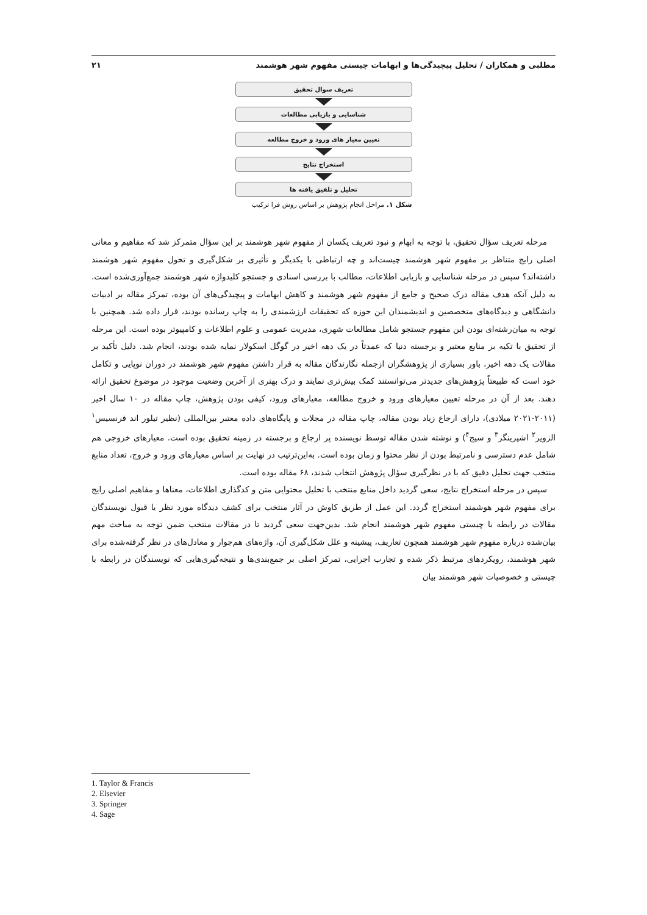مطلبی و همکاران / تحلیل پیچیدگی‌ها و ابهامات چیستی مفهوم شهر هوشمند ۲۱
تعریف سوال تحقیق
شناسایی و بازیابی مطالعات
تعیین معیار های ورود و خروج مطالعه
استخراج نتایج
تحلیل و تلفیق یافته ها
شکل ۱. مراحل انجام پژوهش بر اساس روش فرا ترکیب
مرحله تعریف سؤال تحقیق، با توجه به ابهام و نبود تعریف یکسان از مفهوم شهر هوشمند بر این سؤال متمرکز شد که مفاهیم و معانی اصلی رایج متناظر بر مفهوم شهر هوشمند چیست‌اند و چه ارتباطی با یکدیگر و تأثیری بر شکل‌گیری و تحول مفهوم شهر هوشمند داشته‌اند؟ سپس در مرحله شناسایی و بازیابی اطلاعات، مطالب با بررسی اسنادی و جستجو کلیدواژه شهر هوشمند جمع‌آوری‌شده است. به دلیل آنکه هدف مقاله درک صحیح و جامع از مفهوم شهر هوشمند و کاهش ابهامات و پیچیدگی‌های آن بوده، تمرکز مقاله بر ادبیات دانشگاهی و دیدگاه‌های متخصصین و اندیشمندان این حوزه که تحقیقات ارزشمندی را به چاپ رسانده بودند، قرار داده شد. همچنین با توجه به میان‌رشته‌ای بودن این مفهوم جستجو شامل مطالعات شهری، مدیریت عمومی و علوم اطلاعات و کامپیوتر بوده است. این مرحله از تحقیق با تکیه بر منابع معتبر و برجسته دنیا که عمدتاً در یک دهه اخیر در گوگل اسکولار نمایه شده بودند، انجام شد. دلیل تأکید بر مقالات یک دهه اخیر، باور بسیاری از پژوهشگران ازجمله نگارندگان مقاله به قرار داشتن مفهوم شهر هوشمند در دوران نوپایی و تکامل خود است که طبیعتاً پژوهش‌های جدیدتر می‌توانستند کمک بیش‌تری نمایند و درک بهتری از آخرین وضعیت موجود در موضوع تحقیق ارائه دهند. بعد از آن در مرحله تعیین معیارهای ورود و خروج مطالعه، معیارهای ورود، کیفی بودن پژوهش، چاپ مقاله در ۱۰ سال اخیر (۲۰۱۱-۲۰۲۱ میلادی)، دارای ارجاع زیاد بودن مقاله، چاپ مقاله در مجلات و پایگاه‌های داده معتبر بین‌المللی (نظیر تیلور اند فرنسیس<sup>۱</sup> الزویر<sup>۲</sup> اشپرینگر<sup>۳</sup> و سیج<sup>۴</sup>) و نوشته شدن مقاله توسط نویسنده پر ارجاع و برجسته در زمینه تحقیق بوده است. معیارهای خروجی هم شامل عدم دسترسی و نامرتبط بودن از نظر محتوا و زمان بوده است. به‌این‌ترتیب در نهایت بر اساس معیارهای ورود و خروج، تعداد منابع منتخب جهت تحلیل دقیق که با در نظرگیری سؤال پژوهش انتخاب شدند، ۶۸ مقاله بوده است.
سپس در مرحله استخراج نتایج، سعی گردید داخل منابع منتخب با تحلیل محتوایی متن و کدگذاری اطلاعات، معناها و مفاهیم اصلی رایج برای مفهوم شهر هوشمند استخراج گردد. این عمل از طریق کاوش در آثار منتخب برای کشف دیدگاه مورد نظر یا قبول نویسندگان مقالات در رابطه با چیستی مفهوم شهر هوشمند انجام شد. بدین‌جهت سعی گردید تا در مقالات منتخب ضمن توجه به مباحث مهم بیان‌شده درباره مفهوم شهر هوشمند همچون تعاریف، پیشینه و علل شکل‌گیری آن، واژه‌های هم‌جوار و معادل‌های در نظر گرفته‌شده برای شهر هوشمند، رویکردهای مرتبط ذکر شده و تجارب اجرایی، تمرکز اصلی بر جمع‌بندی‌ها و نتیجه‌گیری‌هایی که نویسندگان در رابطه با چیستی و خصوصیات شهر هوشمند بیان
1. Taylor & Francis
2. Elsevier
3. Springer
4. Sage